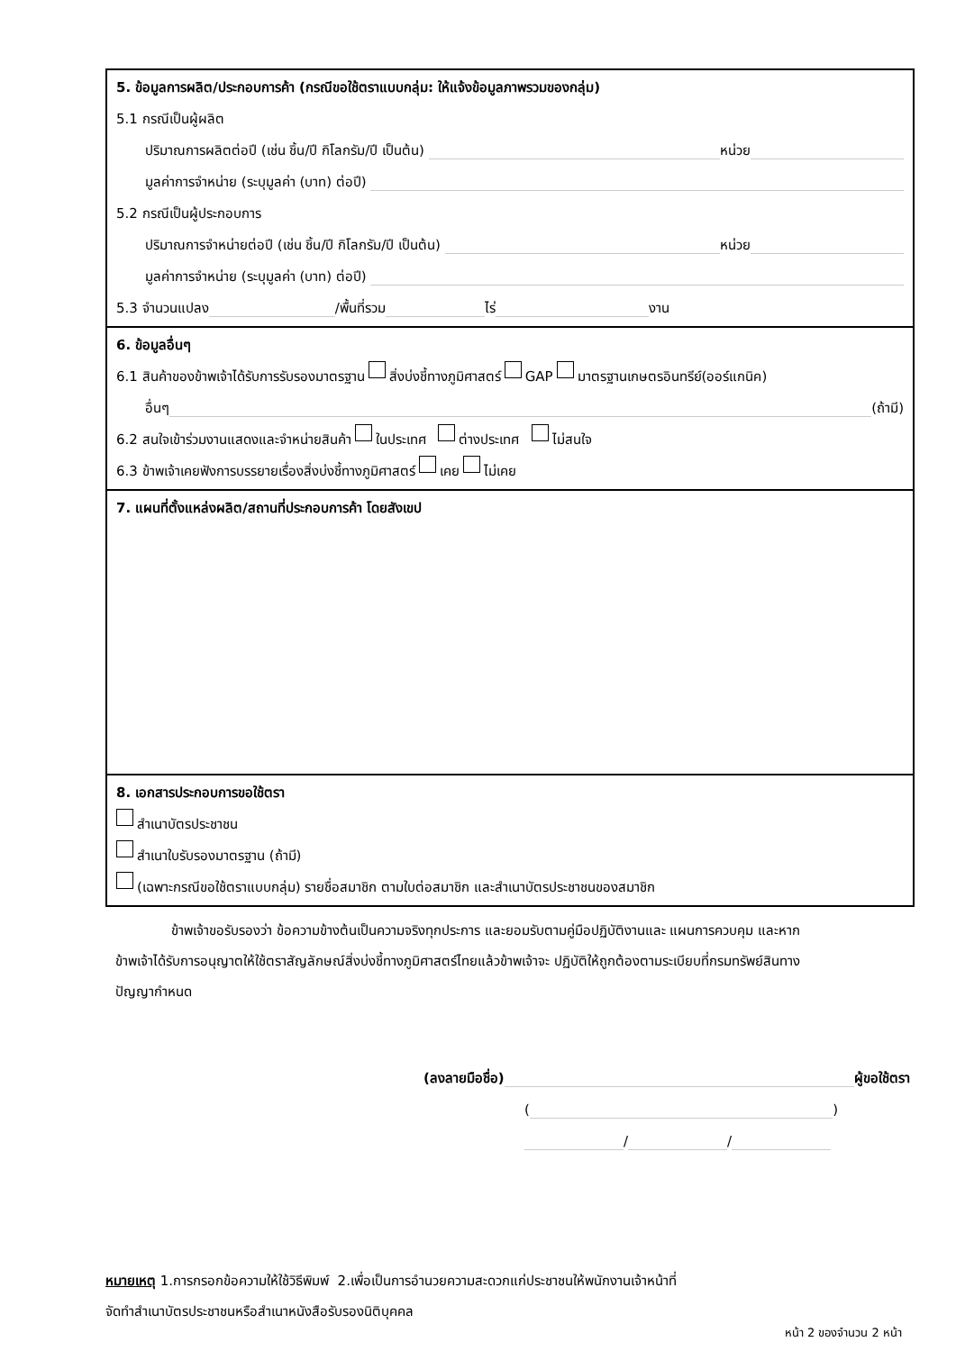5. ข้อมูลการผลิต/ประกอบการค้า (กรณีขอใช้ตราแบบกลุ่ม: ให้แจ้งข้อมูลภาพรวมของกลุ่ม)
5.1 กรณีเป็นผู้ผลิต
ปริมาณการผลิตต่อปี (เช่น ชิ้น/ปี กิโลกรัม/ปี เป็นต้น) หน่วย
มูลค่าการจำหน่าย (ระบุมูลค่า (บาท) ต่อปี)
5.2 กรณีเป็นผู้ประกอบการ
ปริมาณการจำหน่ายต่อปี (เช่น ชิ้น/ปี กิโลกรัม/ปี เป็นต้น) หน่วย
มูลค่าการจำหน่าย (ระบุมูลค่า (บาท) ต่อปี)
5.3 จำนวนแปลง /พื้นที่รวม ไร่ งาน
6. ข้อมูลอื่นๆ
6.1 สินค้าของข้าพเจ้าได้รับการรับรองมาตรฐาน สิ่งบ่งชี้ทางภูมิศาสตร์ GAP มาตรฐานเกษตรอินทรีย์(ออร์แกนิค)
อื่นๆ (ถ้ามี)
6.2 สนใจเข้าร่วมงานแสดงและจำหน่ายสินค้า ในประเทศ ต่างประเทศ ไม่สนใจ
6.3 ข้าพเจ้าเคยฟังการบรรยายเรื่องสิ่งบ่งชี้ทางภูมิศาสตร์ เคย ไม่เคย
7. แผนที่ตั้งแหล่งผลิต/สถานที่ประกอบการค้า โดยสังเขป
8. เอกสารประกอบการขอใช้ตรา
สำเนาบัตรประชาชน
สำเนาใบรับรองมาตรฐาน (ถ้ามี)
(เฉพาะกรณีขอใช้ตราแบบกลุ่ม) รายชื่อสมาชิก ตามใบต่อสมาชิก และสำเนาบัตรประชาชนของสมาชิก
ข้าพเจ้าขอรับรองว่า ข้อความข้างต้นเป็นความจริงทุกประการ และยอมรับตามคู่มือปฏิบัติงานและ แผนการควบคุม และหากข้าพเจ้าได้รับการอนุญาตให้ใช้ตราสัญลักษณ์สิ่งบ่งชี้ทางภูมิศาสตร์ไทยแล้วข้าพเจ้าจะ ปฏิบัติให้ถูกต้องตามระเบียบที่กรมทรัพย์สินทางปัญญากำหนด
(ลงลายมือชื่อ) ผู้ขอใช้ตรา
( )
/ /
หมายเหตุ 1.การกรอกข้อความให้ใช้วิธีพิมพ์ 2.เพื่อเป็นการอำนวยความสะดวกแก่ประชาชนให้พนักงานเจ้าหน้าที่
จัดทำสำเนาบัตรประชาชนหรือสำเนาหนังสือรับรองนิติบุคคล
หน้า 2 ของจำนวน 2 หน้า